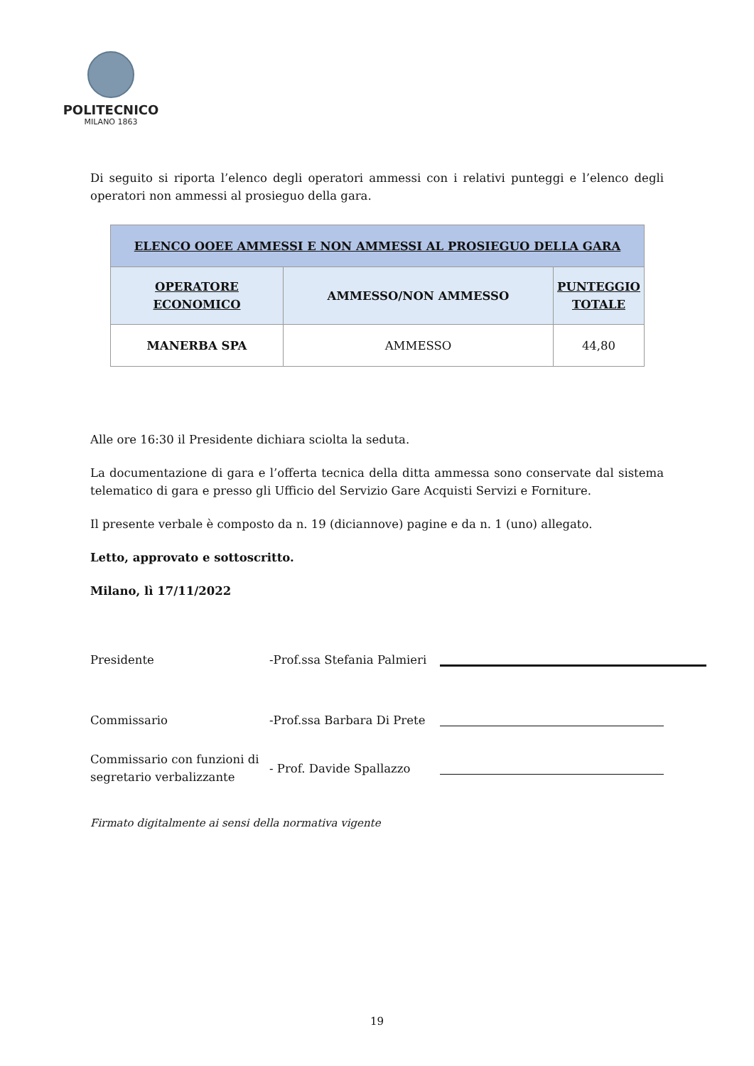POLITECNICO
MILANO 1863
Di seguito si riporta l’elenco degli operatori ammessi con i relativi punteggi e l’elenco degli operatori non ammessi al prosieguo della gara.
| ELENCO OOEE AMMESSI E NON AMMESSI AL PROSIEGUO DELLA GARA | | |
| --- | --- | --- |
| OPERATORE ECONOMICO | AMMESSO/NON AMMESSO | PUNTEGGIO TOTALE |
| MANERBA SPA | AMMESSO | 44,80 |
Alle ore 16:30 il Presidente dichiara sciolta la seduta.
La documentazione di gara e l’offerta tecnica della ditta ammessa sono conservate dal sistema telematico di gara e presso gli Ufficio del Servizio Gare Acquisti Servizi e Forniture.
Il presente verbale è composto da n. 19 (diciannove) pagine e da n. 1 (uno) allegato.
Letto, approvato e sottoscritto.
Milano, lì 17/11/2022
Presidente
-Prof.ssa Stefania Palmieri
Commissario
-Prof.ssa Barbara Di Prete
Commissario con funzioni di segretario verbalizzante
- Prof. Davide Spallazzo
Firmato digitalmente ai sensi della normativa vigente
19